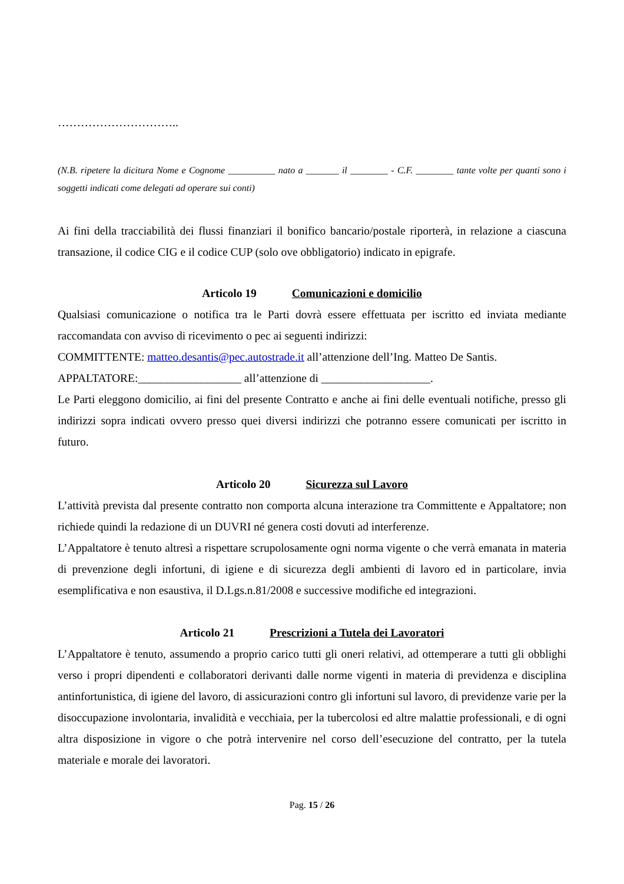…………………………..
(N.B. ripetere la dicitura Nome e Cognome __________ nato a _______ il ________ - C.F. ________ tante volte per quanti sono i soggetti indicati come delegati ad operare sui conti)
Ai fini della tracciabilità dei flussi finanziari il bonifico bancario/postale riporterà, in relazione a ciascuna transazione, il codice CIG e il codice CUP (solo ove obbligatorio) indicato in epigrafe.
Articolo 19 Comunicazioni e domicilio
Qualsiasi comunicazione o notifica tra le Parti dovrà essere effettuata per iscritto ed inviata mediante raccomandata con avviso di ricevimento o pec ai seguenti indirizzi:
COMMITTENTE: matteo.desantis@pec.autostrade.it all’attenzione dell’Ing. Matteo De Santis.
APPALTATORE:__________________ all’attenzione di ___________________.
Le Parti eleggono domicilio, ai fini del presente Contratto e anche ai fini delle eventuali notifiche, presso gli indirizzi sopra indicati ovvero presso quei diversi indirizzi che potranno essere comunicati per iscritto in futuro.
Articolo 20 Sicurezza sul Lavoro
L’attività prevista dal presente contratto non comporta alcuna interazione tra Committente e Appaltatore; non richiede quindi la redazione di un DUVRI né genera costi dovuti ad interferenze.
L’Appaltatore è tenuto altresì a rispettare scrupolosamente ogni norma vigente o che verrà emanata in materia di prevenzione degli infortuni, di igiene e di sicurezza degli ambienti di lavoro ed in particolare, invia esemplificativa e non esaustiva, il D.Lgs.n.81/2008 e successive modifiche ed integrazioni.
Articolo 21 Prescrizioni a Tutela dei Lavoratori
L’Appaltatore è tenuto, assumendo a proprio carico tutti gli oneri relativi, ad ottemperare a tutti gli obblighi verso i propri dipendenti e collaboratori derivanti dalle norme vigenti in materia di previdenza e disciplina antinfortunistica, di igiene del lavoro, di assicurazioni contro gli infortuni sul lavoro, di previdenze varie per la disoccupazione involontaria, invalidità e vecchiaia, per la tubercolosi ed altre malattie professionali, e di ogni altra disposizione in vigore o che potrà intervenire nel corso dell’esecuzione del contratto, per la tutela materiale e morale dei lavoratori.
Pag. 15 / 26